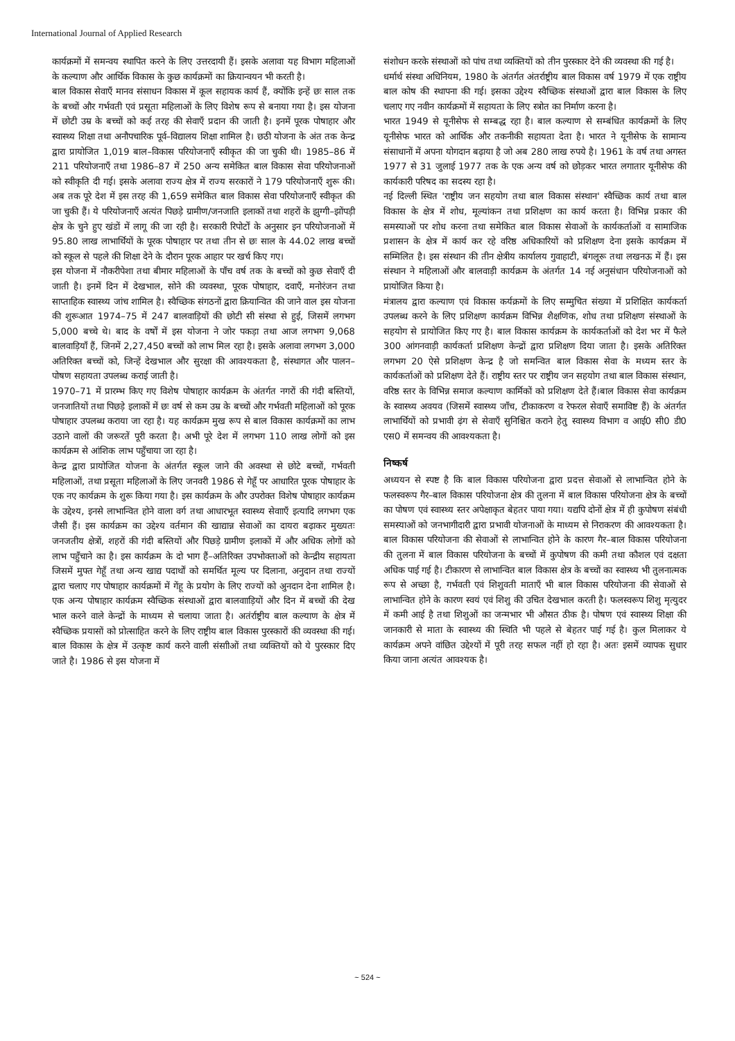International Journal of Applied Research
कार्यक्रमों में समन्वय स्थापित करने के लिए उत्तरदायी हैं। इसके अलावा यह विभाग महिलाओं के कल्याण और आर्थिक विकास के कुछ कार्यक्रमों का क्रियान्वयन भी करती है।
बाल विकास सेवाएँ मानव संसाधन विकास में कूल सहायक कार्य हैं, क्योंकि इन्हें छः साल तक के बच्चों और गर्भवती एवं प्रसूता महिलाओं के लिए विशेष रूप से बनाया गया है। इस योजना में छोटी उम्र के बच्चों को कई तरह की सेवाएँ प्रदान की जाती है। इनमें पूरक पोषाहार और स्वास्थ्य शिक्षा तथा अनौपचारिक पूर्व–विद्यालय शिक्षा शामिल है। छठी योजना के अंत तक केन्द्र द्वारा प्रायोजित 1,019 बाल–विकास परियोजनाएँ स्वीकृत की जा चुकी थी। 1985–86 में 211 परियोजनाएँ तथा 1986–87 में 250 अन्य समेकित बाल विकास सेवा परियोजनाओं को स्वीकृति दी गई। इसके अलावा राज्य क्षेत्र में राज्य सरकारों ने 179 परियोजनाएँ शुरू की। अब तक पूरे देश में इस तरह की 1,659 समेकित बाल विकास सेवा परियोजनाएँ स्वीकृत की जा चुकी हैं। ये परियोजनाएँ अत्यंत पिछड़े ग्रामीण/जनजाति इलाकों तथा शहरों के झुग्गी–झोंपड़ी क्षेत्र के चुने हुए खंडों में लागू की जा रही है। सरकारी रिपोर्टों के अनुसार इन परियोजनाओं में 95.80 लाख लाभार्थियों के पूरक पोषाहार पर तथा तीन से छः साल के 44.02 लाख बच्चों को स्कूल से पहले की शिक्षा देने के दौरान पूरक आहार पर खर्च किए गए।
इस योजना में नौकरीपेशा तथा बीमार महिलाओं के पाँच वर्ष तक के बच्चों को कुछ सेवाएँ दी जाती है। इनमें दिन में देखभाल, सोने की व्यवस्था, पूरक पोषाहार, दवाएँ, मनोरंजन तथा साप्ताहिक स्वास्थ्य जांच शामिल है। स्वैच्छिक संगठनों द्वारा क्रियान्वित की जाने वाल इस योजना की शुरूआत 1974–75 में 247 बालवाड़ियों की छोटी सी संस्था से हुई, जिसमें लगभग 5,000 बच्चे थे। बाद के वर्षों में इस योजना ने जोर पकड़ा तथा आज लगभग 9,068 बालवाड़ियाँ हैं, जिनमें 2,27,450 बच्चों को लाभ मिल रहा है। इसके अलावा लगभग 3,000 अतिरिक्त बच्चों को, जिन्हें देखभाल और सुरक्षा की आवश्यकता है, संस्थागत और पालन–पोषण सहायता उपलब्ध कराई जाती है।
1970–71 में प्रारम्भ किए गए विशेष पोषाहार कार्यक्रम के अंतर्गत नगरों की गंदी बस्तियों, जनजातियों तथा पिछड़े इलाकों में छः वर्ष से कम उम्र के बच्चों और गर्भवती महिलाओं को पूरक पोषाहार उपलब्ध कराया जा रहा है। यह कार्यक्रम मुख रूप से बाल विकास कार्यक्रमों का लाभ उठाने वालों की जरूरतें पूरी करता है। अभी पूरे देश में लगभग 110 लाख लोगों को इस कार्यक्रम से आंशिक लाभ पहुँचाया जा रहा है।
केन्द्र द्वारा प्रायोजित योजना के अंतर्गत स्कूल जाने की अवस्था से छोटे बच्चों, गर्भवती महिलाओं, तथा प्रसूता महिलाओं के लिए जनवरी 1986 से गेहूँ पर आधारित पूरक पोषाहार के एक नए कार्यक्रम के शुरू किया गया है। इस कार्यक्रम के और उपरोक्त विशेष पोषाहार कार्यक्रम के उद्देश्य, इनसे लाभान्वित होने वाला वर्ग तथा आधारभूत स्वास्थ्य सेवााएँ इत्यादि लगभग एक जैसी हैं। इस कार्यक्रम का उद्देश्य वर्तमान की खाद्यान्न सेवाओं का दायरा बढ़ाकर मुख्यतः जनजतीय क्षेत्रों, शहरों की गंदी बस्तियों और पिछड़े ग्रामीण इलाकों में और अधिक लोगों को लाभ पहुँचाने का है। इस कार्यक्रम के दो भाग हैं–अतिरिक्त उपभोक्ताओं को केन्द्रीय सहायता जिसमें मुफ्त गेहूँ तथा अन्य खाद्य पदार्थों को समर्थित मूल्य पर दिलाना, अनुदान तथा राज्यों द्वारा चलाए गए पोषाहार कार्यक्रमों में गेंहू के प्रयोग के लिए राज्यों को अुनदान देना शामिल है। एक अन्य पोषाहार कार्यक्रम स्वैच्छिक संस्थाओं द्वारा बालवााड़ियों और दिन में बच्चों की देख भाल करने वाले केन्द्रों के माध्यम से चलाया जाता है। अतंर्राष्ट्रीय बाल कल्याण के क्षेत्र में स्वैच्छिक प्रयासों को प्रोत्साहित करने के लिए राष्ट्रीय बाल विकास पुरस्कारों की व्यवस्था की गई। बाल विकास के क्षेत्र में उत्कृष्ट कार्य करने वाली संसाीओं तथा व्यक्तियों को ये पुरस्कार दिए जाते है। 1986 से इस योजना में
संशोधन करके संस्थाओं को पांच तथा व्यक्तियों को तीन पुरस्कार देने की व्यवस्था की गई है।
धर्मार्थ संस्था अधिनियम, 1980 के अंतर्गत अंतर्राष्ट्रीय बाल विकास वर्ष 1979 में एक राष्ट्रीय बाल कोष की स्थापना की गई। इसका उद्देश्य स्वैच्छिक संस्थाओं द्वारा बाल विकास के लिए चलाए गए नवीन कार्यक्रमों में सहायता के लिए स्त्रोत का निर्माण करना है।
भारत 1949 से यूनीसेफ से सम्बद्ध रहा है। बाल कल्याण से सम्बंधित कार्यक्रमों के लिए यूनीसेफ भारत को आर्थिक और तकनीकी सहायता देता है। भारत ने यूनीसेफ के सामान्य संसाधानों में अपना योगदान बढ़ाया है जो अब 280 लाख रुपये है। 1961 के वर्ष तथा अगस्त 1977 से 31 जुलाई 1977 तक के एक अन्य वर्ष को छोड़कर भारत लगातार यूनीसेफ की कार्यकारी परिषद का सदस्य रहा है।
नई दिल्ली स्थित 'राष्ट्रीय जन सहयोग तथा बाल विकास संस्थान' स्वैच्छिक कार्य तथा बाल विकास के क्षेत्र में शोध, मूल्यांकन तथा प्रशिक्षण का कार्य करता है। विभिन्न प्रकार की समस्याओं पर शोध करना तथा समेकित बाल विकास सेवाओं के कार्यकर्ताओं व सामाजिक प्रशासन के क्षेत्र में कार्य कर रहे वरिष्ठ अधिकारियों को प्रशिक्षण देना इसके कार्यक्रम में सम्मिलित है। इस संस्थान की तीन क्षेत्रीय कार्यालय गुवाहाटी, बंगलूरू तथा लखनऊ में हैं। इस संस्थान ने महिलाओं और बालवाड़ी कार्यक्रम के अंतर्गत 14 नई अनुसंधान परियोजनाओं को प्रायोजित किया है।
मंत्रालय द्वारा कल्याण एवं विकास कर्यक्रमों के लिए सम्मुचित संख्या में प्रशिक्षित कार्यकर्ता उपलब्ध करने के लिए प्रशिक्षण कार्यक्रम विभिन्न शैक्षणिक, शोध तथा प्रशिक्षण संस्थाओं के सहयोग से प्रायोजित किए गए है। बाल विकास कार्यक्रम के कार्यकर्ताओं को देश भर में फैले 300 आंगनवाड़ी कार्यकर्ता प्रशिक्षण केन्द्रों द्वारा प्रशिक्षण दिया जाता है। इसके अतिरिक्त लगभग 20 ऐसे प्रशिक्षण केन्द्र है जो समन्वित बाल विकास सेवा के मध्यम स्तर के कार्यकर्ताओं को प्रशिक्षण देते हैं। राष्ट्रीय स्तर पर राष्ट्रीय जन सहयोग तथा बाल विकास संस्थान, वरिष्ठ स्तर के विभिन्न समाज कल्याण कार्मिकों को प्रशिक्षण देते हैं।बाल विकास सेवा कार्यक्रम के स्वास्थ्य अवयव (जिसमें स्वास्थ्य जाँच, टीकाकरण व रेफरल सेवाएँ समाविष्ट हैं) के अंतर्गत लाभार्थियों को प्रभावी ढ़ंग से सेवाएँ सुनिश्चित कराने हेतु स्वास्थ्य विभाग व आई0 सी0 डी0 एस0 में समन्वय की आवश्यकता है।
निष्कर्ष
अध्ययन से स्पष्ट है कि बाल विकास परियोजना द्वारा प्रदत्त सेवाओं से लाभान्वित होने के फलस्वरूप गैर–बाल विकास परियोजना क्षेत्र की तुलना में बाल विकास परियोजना क्षेत्र के बच्चों का पोषण एवं स्वास्थ्य स्तर अपेक्षाकृत बेहतर पाया गया। यद्यपि दोनों क्षेत्र में ही कुपोषण संबंधी समस्याओं को जनभागीदारी द्वारा प्रभावी योजनाओं के माध्यम से निराकरण की आवश्यकता है।बाल विकास परियोजना की सेवाओं से लाभान्वित होने के कारण गैर–बाल विकास परियोजना की तुलना में बाल विकास परियोजना के बच्चों में कुपोषण की कमी तथा कौशल एवं दक्षता अधिक पाई गई है। टीकारण से लाभान्वित बाल विकास क्षेत्र के बच्चों का स्वास्थ्य भी तुलनात्मक रूप से अच्छा है, गर्भवती एवं शिशुवती माताएँ भी बाल विकास परियोजना की सेवाओं से लाभान्वित होने के कारण स्वयं एवं शिशु की उचित देखभाल करती है। फलस्वरूप शिशु मृत्युदर में कमी आई है तथा शिशुओं का जन्मभार भी औसत ठीक है। पोषण एवं स्वास्थ्य शिक्षा की जानकारी से माता के स्वास्थ्य की स्थिति भी पहले से बेहतर पाई गई है। कुल मिलाकर ये कार्यक्रम अपने वांछित उद्देश्यों में पूरी तरह सफल नहीं हो रहा है। अतः इसमें व्यापक सुधार किया जाना अत्यंत आवश्यक है।
~ 524 ~